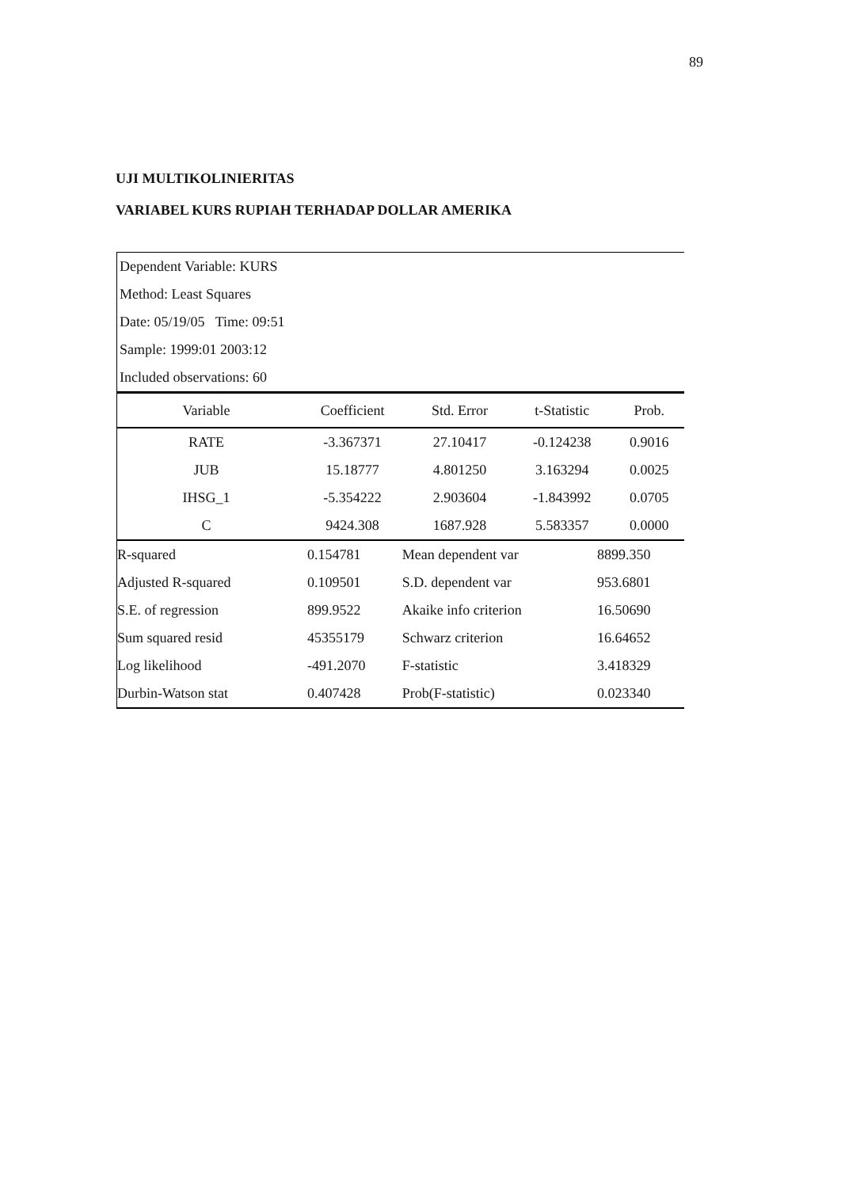89
UJI MULTIKOLINIERITAS
VARIABEL KURS RUPIAH TERHADAP DOLLAR AMERIKA
Dependent Variable: KURS
Method: Least Squares
Date: 05/19/05 Time: 09:51
Sample: 1999:01 2003:12
Included observations: 60
| Variable | Coefficient | Std. Error | t-Statistic | Prob. |
| --- | --- | --- | --- | --- |
| RATE | -3.367371 | 27.10417 | -0.124238 | 0.9016 |
| JUB | 15.18777 | 4.801250 | 3.163294 | 0.0025 |
| IHSG_1 | -5.354222 | 2.903604 | -1.843992 | 0.0705 |
| C | 9424.308 | 1687.928 | 5.583357 | 0.0000 |
| R-squared | 0.154781 | Mean dependent var | 8899.350 |
| Adjusted R-squared | 0.109501 | S.D. dependent var | 953.6801 |
| S.E. of regression | 899.9522 | Akaike info criterion | 16.50690 |
| Sum squared resid | 45355179 | Schwarz criterion | 16.64652 |
| Log likelihood | -491.2070 | F-statistic | 3.418329 |
| Durbin-Watson stat | 0.407428 | Prob(F-statistic) | 0.023340 |